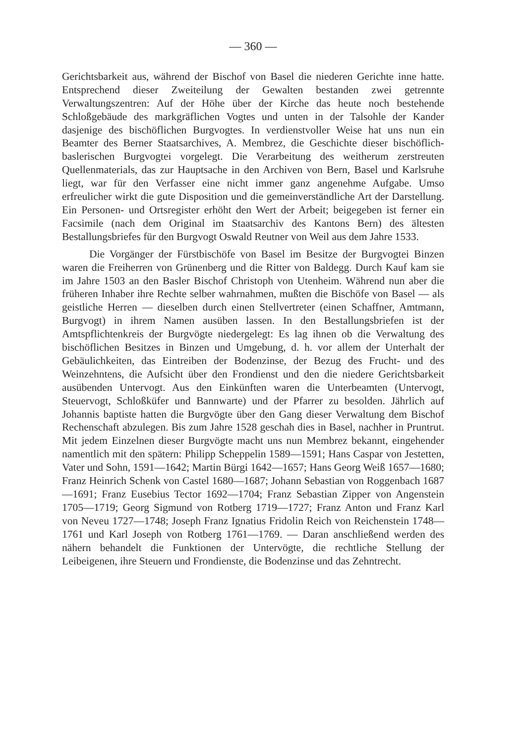— 360 —
Gerichtsbarkeit aus, während der Bischof von Basel die niederen Gerichte inne hatte. Entsprechend dieser Zweiteilung der Gewalten bestanden zwei getrennte Verwaltungszentren: Auf der Höhe über der Kirche das heute noch bestehende Schloßgebäude des markgräflichen Vogtes und unten in der Talsohle der Kander dasjenige des bischöflichen Burgvogtes. In verdienstvoller Weise hat uns nun ein Beamter des Berner Staatsarchives, A. Membrez, die Geschichte dieser bischöflich-baslerischen Burgvogtei vorgelegt. Die Verarbeitung des weitherum zerstreuten Quellenmaterials, das zur Hauptsache in den Archiven von Bern, Basel und Karlsruhe liegt, war für den Verfasser eine nicht immer ganz angenehme Aufgabe. Umso erfreulicher wirkt die gute Disposition und die gemeinverständliche Art der Darstellung. Ein Personen- und Ortsregister erhöht den Wert der Arbeit; beigegeben ist ferner ein Facsimile (nach dem Original im Staatsarchiv des Kantons Bern) des ältesten Bestallungsbriefes für den Burgvogt Oswald Reutner von Weil aus dem Jahre 1533.
Die Vorgänger der Fürstbischöfe von Basel im Besitze der Burgvogtei Binzen waren die Freiherren von Grünenberg und die Ritter von Baldegg. Durch Kauf kam sie im Jahre 1503 an den Basler Bischof Christoph von Utenheim. Während nun aber die früheren Inhaber ihre Rechte selber wahrnahmen, mußten die Bischöfe von Basel — als geistliche Herren — dieselben durch einen Stellvertreter (einen Schaffner, Amtmann, Burgvogt) in ihrem Namen ausüben lassen. In den Bestallungsbriefen ist der Amtspflichtenkreis der Burgvögte niedergelegt: Es lag ihnen ob die Verwaltung des bischöflichen Besitzes in Binzen und Umgebung, d. h. vor allem der Unterhalt der Gebäulichkeiten, das Eintreiben der Bodenzinse, der Bezug des Frucht- und des Weinzehntens, die Aufsicht über den Frondienst und den die niedere Gerichtsbarkeit ausübenden Untervogt. Aus den Einkünften waren die Unterbeamten (Untervogt, Steuervogt, Schloßküfer und Bannwarte) und der Pfarrer zu besolden. Jährlich auf Johannis baptiste hatten die Burgvögte über den Gang dieser Verwaltung dem Bischof Rechenschaft abzulegen. Bis zum Jahre 1528 geschah dies in Basel, nachher in Pruntrut. Mit jedem Einzelnen dieser Burgvögte macht uns nun Membrez bekannt, eingehender namentlich mit den spätern: Philipp Scheppelin 1589—1591; Hans Caspar von Jestetten, Vater und Sohn, 1591—1642; Martin Bürgi 1642—1657; Hans Georg Weiß 1657—1680; Franz Heinrich Schenk von Castel 1680—1687; Johann Sebastian von Roggenbach 1687—1691; Franz Eusebius Tector 1692—1704; Franz Sebastian Zipper von Angenstein 1705—1719; Georg Sigmund von Rotberg 1719—1727; Franz Anton und Franz Karl von Neveu 1727—1748; Joseph Franz Ignatius Fridolin Reich von Reichenstein 1748—1761 und Karl Joseph von Rotberg 1761—1769. — Daran anschließend werden des nähern behandelt die Funktionen der Untervögte, die rechtliche Stellung der Leibeigenen, ihre Steuern und Frondienste, die Bodenzinse und das Zehntrecht.